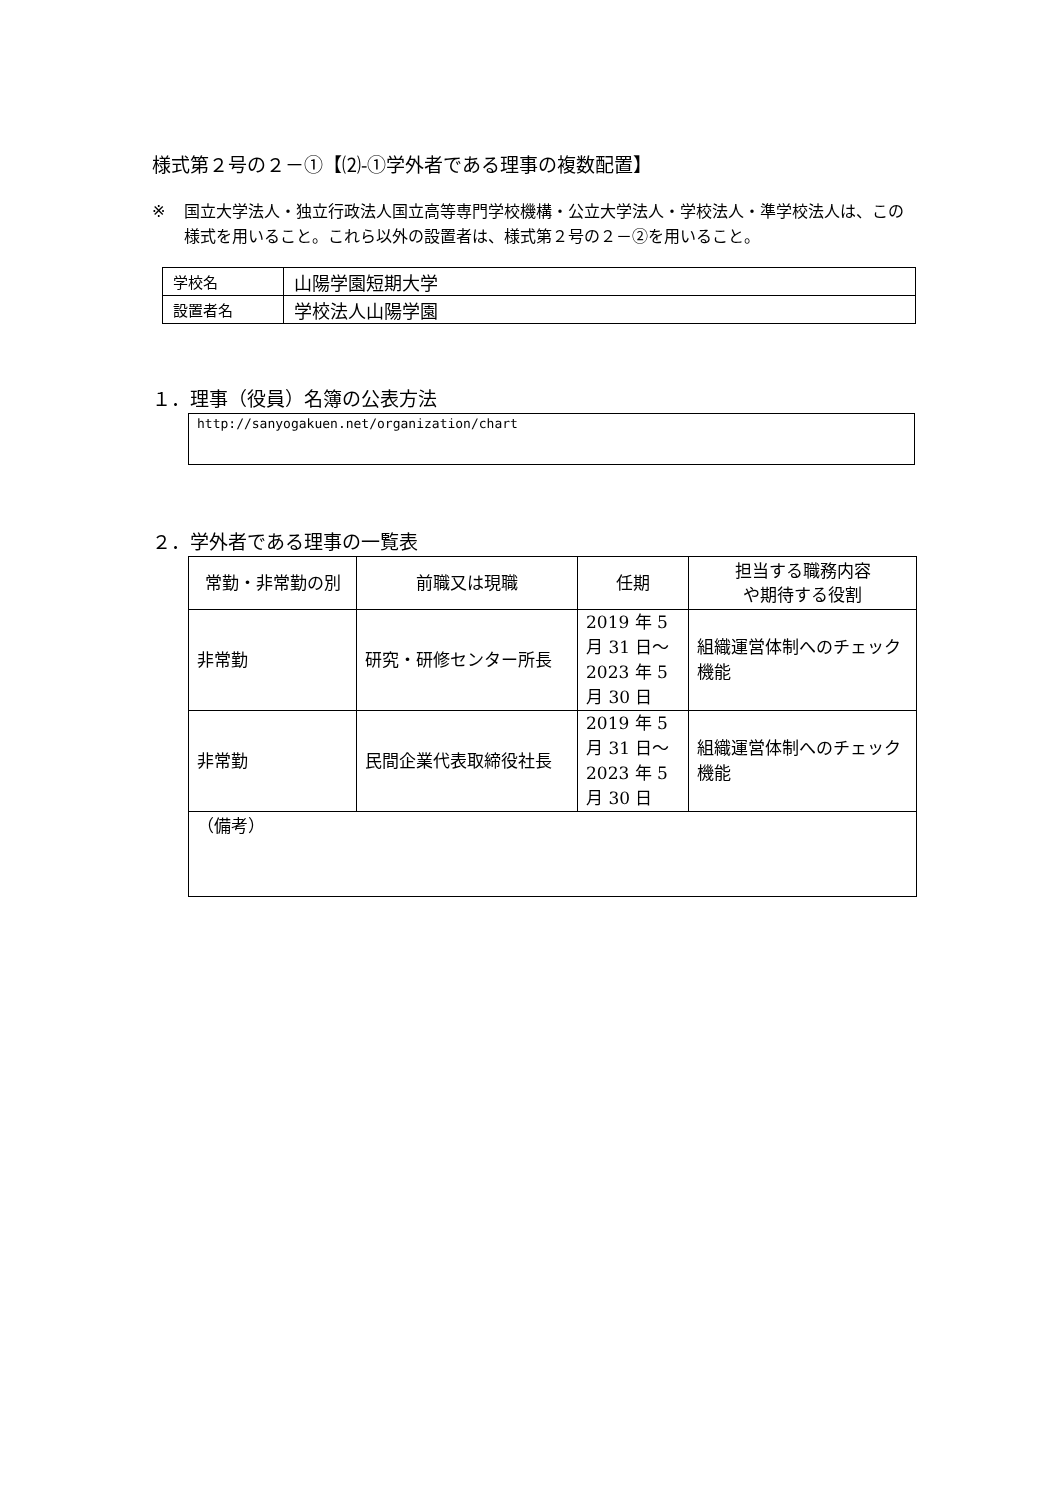様式第２号の２－①【⑵-①学外者である理事の複数配置】
※ 国立大学法人・独立行政法人国立高等専門学校機構・公立大学法人・学校法人・準学校法人は、この様式を用いること。これら以外の設置者は、様式第２号の２－②を用いること。
| 学校名 | 山陽学園短期大学 |
| 設置者名 | 学校法人山陽学園 |
１．理事（役員）名簿の公表方法
http://sanyogakuen.net/organization/chart
２．学外者である理事の一覧表
| 常勤・非常勤の別 | 前職又は現職 | 任期 | 担当する職務内容 や期待する役割 |
| --- | --- | --- | --- |
| 非常勤 | 研究・研修センター所長 | 2019 年 5 月 31 日～2023 年 5 月 30 日 | 組織運営体制へのチェック機能 |
| 非常勤 | 民間企業代表取締役社長 | 2019 年 5 月 31 日～2023 年 5 月 30 日 | 組織運営体制へのチェック機能 |
| （備考） | | | |